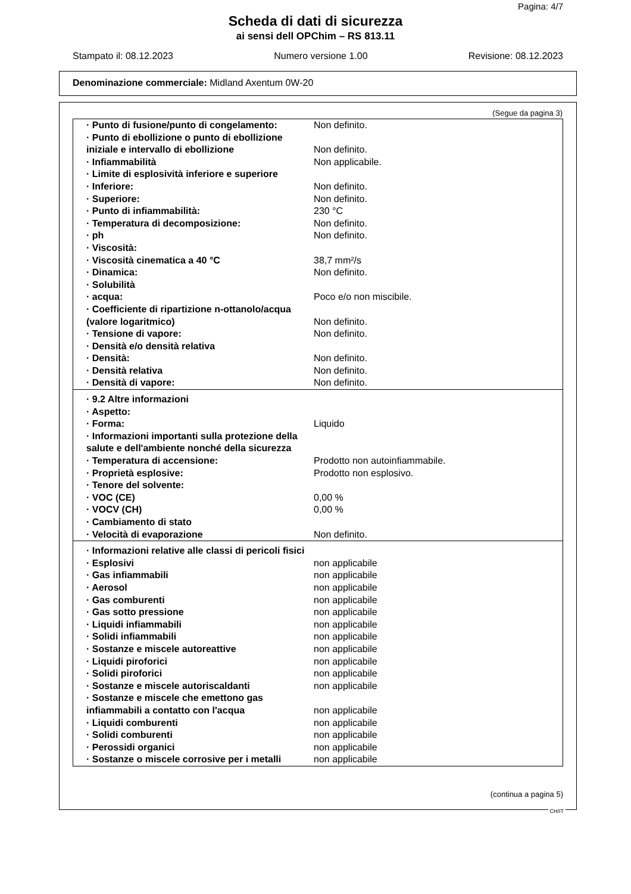Pagina: 4/7
Scheda di dati di sicurezza
ai sensi dell OPChim – RS 813.11
Stampato il: 08.12.2023 Numero versione 1.00 Revisione: 08.12.2023
Denominazione commerciale: Midland Axentum 0W-20
(Segue da pagina 3)
| · Punto di fusione/punto di congelamento: | Non definito. |
| · Punto di ebollizione o punto di ebollizione iniziale e intervallo di ebollizione | Non definito. |
| · Infiammabilità | Non applicabile. |
| · Limite di esplosività inferiore e superiore | |
| · Inferiore: | Non definito. |
| · Superiore: | Non definito. |
| · Punto di infiammabilità: | 230 °C |
| · Temperatura di decomposizione: | Non definito. |
| · ph | Non definito. |
| · Viscosità: | |
| · Viscosità cinematica a 40 °C | 38,7 mm²/s |
| · Dinamica: | Non definito. |
| · Solubilità | |
| · acqua: | Poco e/o non miscibile. |
| · Coefficiente di ripartizione n-ottanolo/acqua (valore logaritmico) | Non definito. |
| · Tensione di vapore: | Non definito. |
| · Densità e/o densità relativa | |
| · Densità: | Non definito. |
| · Densità relativa | Non definito. |
| · Densità di vapore: | Non definito. |
| · 9.2 Altre informazioni | |
| · Aspetto: | |
| · Forma: | Liquido |
| · Informazioni importanti sulla protezione della salute e dell'ambiente nonché della sicurezza | |
| · Temperatura di accensione: | Prodotto non autoinfiammabile. |
| · Proprietà esplosive: | Prodotto non esplosivo. |
| · Tenore del solvente: | |
| · VOC (CE) | 0,00 % |
| · VOCV (CH) | 0,00 % |
| · Cambiamento di stato | |
| · Velocità di evaporazione | Non definito. |
| · Informazioni relative alle classi di pericoli fisici | |
| · Esplosivi | non applicabile |
| · Gas infiammabili | non applicabile |
| · Aerosol | non applicabile |
| · Gas comburenti | non applicabile |
| · Gas sotto pressione | non applicabile |
| · Liquidi infiammabili | non applicabile |
| · Solidi infiammabili | non applicabile |
| · Sostanze e miscele autoreattive | non applicabile |
| · Liquidi piroforici | non applicabile |
| · Solidi piroforici | non applicabile |
| · Sostanze e miscele autoriscaldanti | non applicabile |
| · Sostanze e miscele che emettono gas infiammabili a contatto con l'acqua | non applicabile |
| · Liquidi comburenti | non applicabile |
| · Solidi comburenti | non applicabile |
| · Perossidi organici | non applicabile |
| · Sostanze o miscele corrosive per i metalli | non applicabile |
(continua a pagina 5)
CH/IT